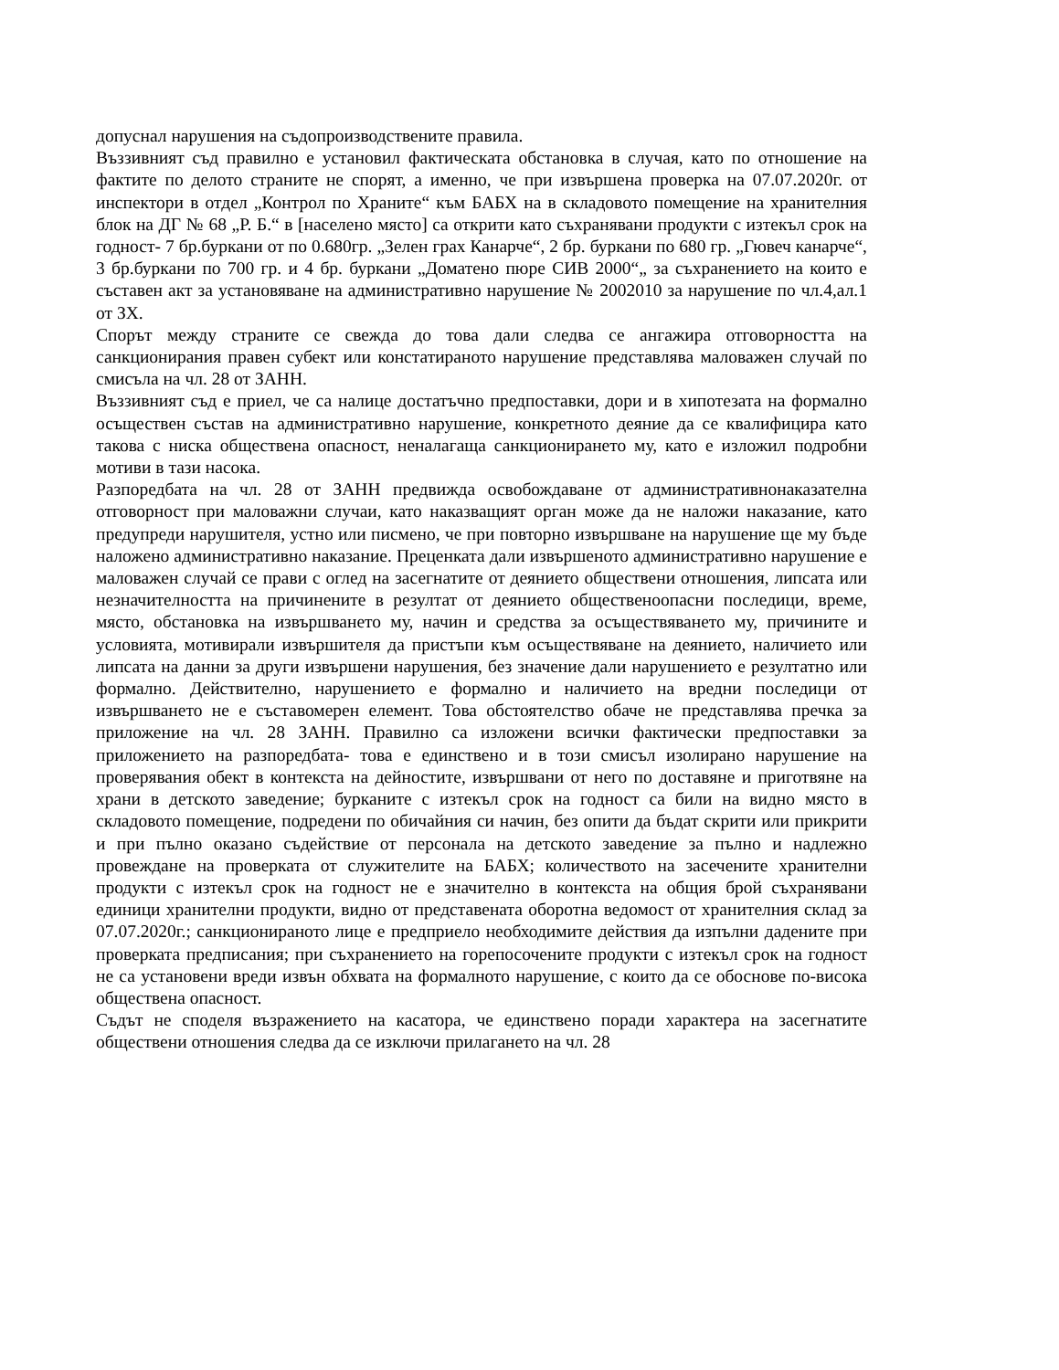допуснал нарушения на съдопроизводствените правила.
Въззивният съд правилно е установил фактическата обстановка в случая, като по отношение на фактите по делото страните не спорят, а именно, че при извършена проверка на 07.07.2020г. от инспектори в отдел „Контрол по Храните“ към БАБХ на в складовото помещение на хранителния блок на ДГ № 68 „Р. Б.“ в [населено място] са открити като съхранявани продукти с изтекъл срок на годност- 7 бр.буркани от по 0.680гр. „Зелен грах Канарче“, 2 бр. буркани по 680 гр. „Гювеч канарче“, 3 бр.буркани по 700 гр. и 4 бр. буркани „Доматено пюре СИВ 2000“„ за съхранението на които е съставен акт за установяване на административно нарушение № 2002010 за нарушение по чл.4,ал.1 от ЗХ.
Спорът между страните се свежда до това дали следва се ангажира отговорността на санкционирания правен субект или констатираното нарушение представлява маловажен случай по смисъла на чл. 28 от ЗАНН.
Въззивният съд е приел, че са налице достатъчно предпоставки, дори и в хипотезата на формално осъществен състав на административно нарушение, конкретното деяние да се квалифицира като такова с ниска обществена опасност, неналагаща санкционирането му, като е изложил подробни мотиви в тази насока.
Разпоредбата на чл. 28 от ЗАНН предвижда освобождаване от административнонаказателна отговорност при маловажни случаи, като наказващият орган може да не наложи наказание, като предупреди нарушителя, устно или писмено, че при повторно извършване на нарушение ще му бъде наложено административно наказание. Преценката дали извършеното административно нарушение е маловажен случай се прави с оглед на засегнатите от деянието обществени отношения, липсата или незначителността на причинените в резултат от деянието общественоопасни последици, време, място, обстановка на извършването му, начин и средства за осъществяването му, причините и условията, мотивирали извършителя да пристъпи към осъществяване на деянието, наличието или липсата на данни за други извършени нарушения, без значение дали нарушението е резултатно или формално. Действително, нарушението е формално и наличието на вредни последици от извършването не е съставомерен елемент. Това обстоятелство обаче не представлява пречка за приложение на чл. 28 ЗАНН. Правилно са изложени всички фактически предпоставки за приложението на разпоредбата- това е единствено и в този смисъл изолирано нарушение на проверявания обект в контекста на дейностите, извършвани от него по доставяне и приготвяне на храни в детското заведение; бурканите с изтекъл срок на годност са били на видно място в складовото помещение, подредени по обичайния си начин, без опити да бъдат скрити или прикрити и при пълно оказано съдействие от персонала на детското заведение за пълно и надлежно провеждане на проверката от служителите на БАБХ; количеството на засечените хранителни продукти с изтекъл срок на годност не е значително в контекста на общия брой съхранявани единици хранителни продукти, видно от представената оборотна ведомост от хранителния склад за 07.07.2020г.; санкционираното лице е предприело необходимите действия да изпълни дадените при проверката предписания; при съхранението на горепосочените продукти с изтекъл срок на годност не са установени вреди извън обхвата на формалното нарушение, с които да се обоснове по-висока обществена опасност.
Съдът не споделя възражението на касатора, че единствено поради характера на засегнатите обществени отношения следва да се изключи прилагането на чл. 28